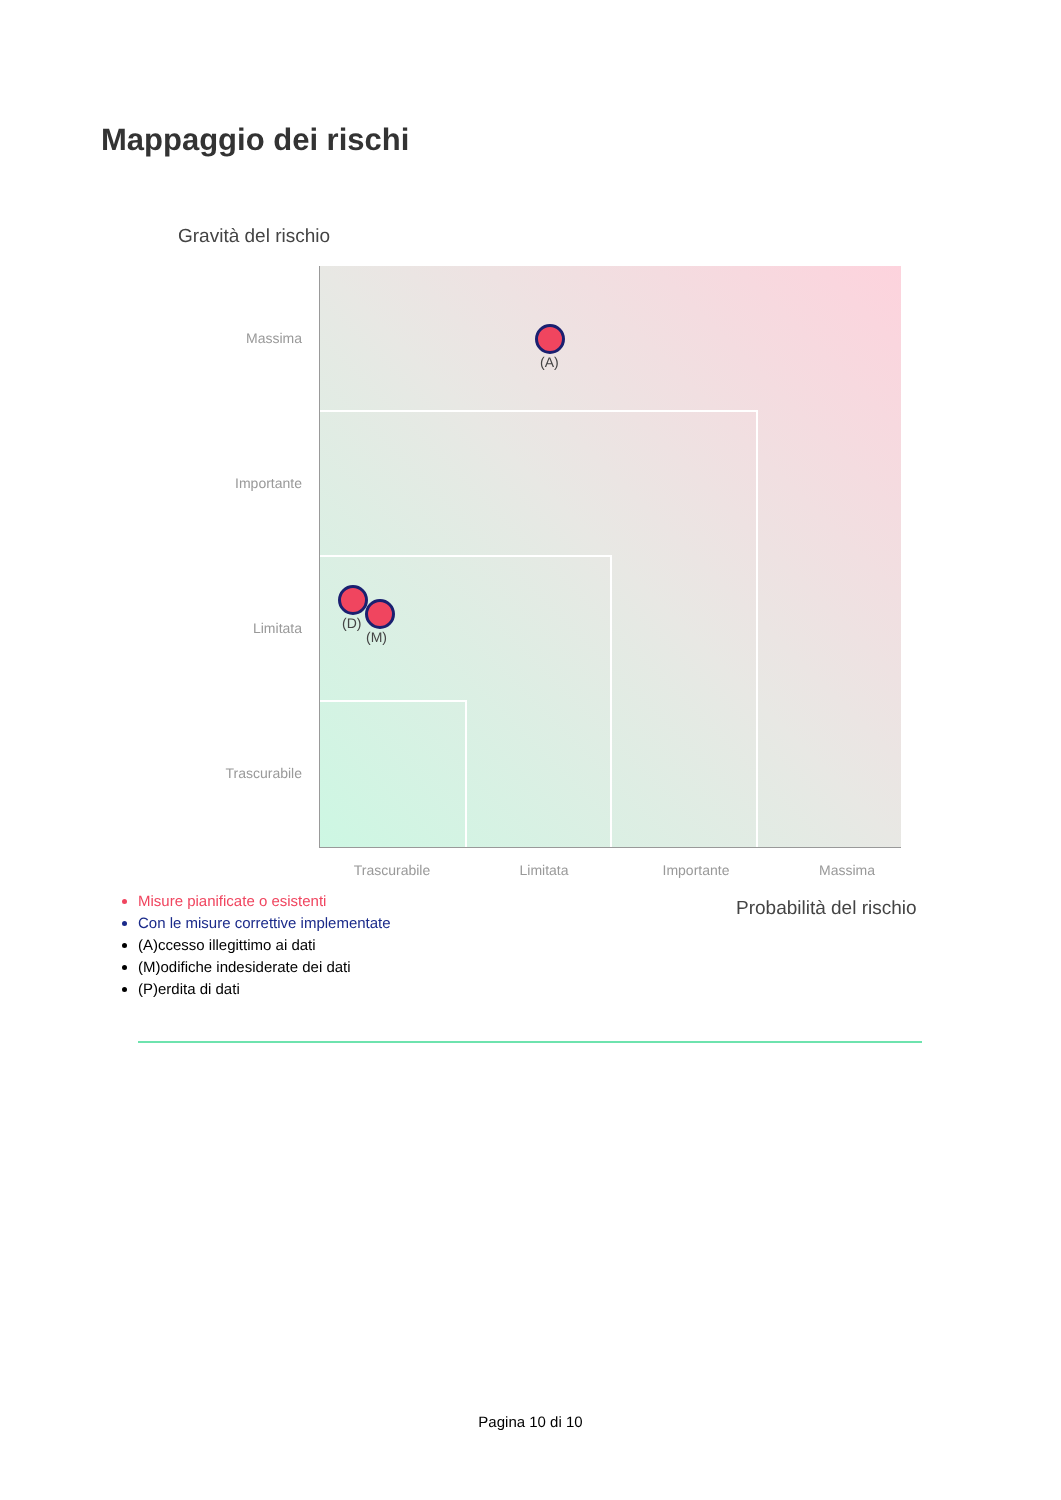Mappaggio dei rischi
Gravità del rischio
(A)
(D)
(M)
Massima
Importante
Limitata
Trascurabile
Trascurabile Limitata Importante Massima
Probabilità del rischio
Misure pianificate o esistenti
Con le misure correttive implementate
(A)ccesso illegittimo ai dati
(M)odifiche indesiderate dei dati
(P)erdita di dati
Pagina 10 di 10